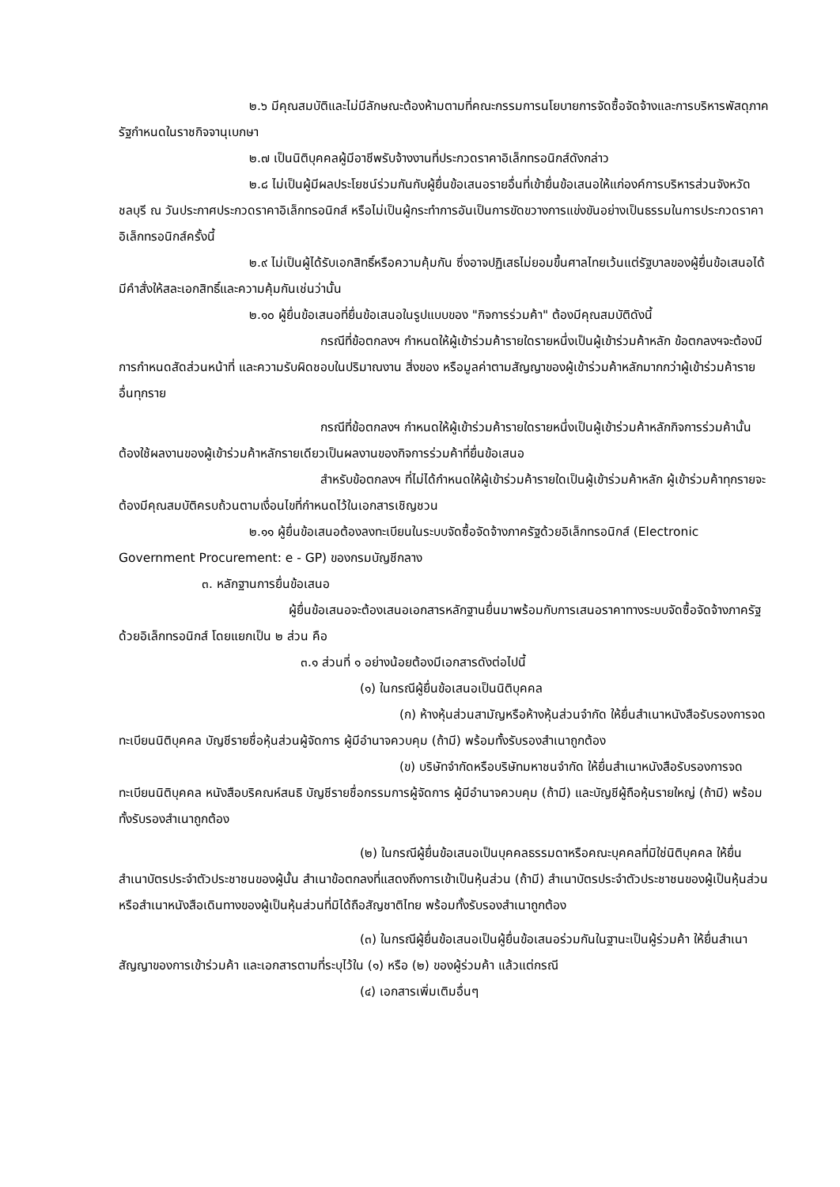๒.๖ มีคุณสมบัติและไม่มีลักษณะต้องห้ามตามที่คณะกรรมการนโยบายการจัดซื้อจัดจ้างและการบริหารพัสดุภาครัฐกำหนดในราชกิจจานุเบกษา
๒.๗ เป็นนิติบุคคลผู้มีอาชีพรับจ้างงานที่ประกวดราคาอิเล็กทรอนิกส์ดังกล่าว
๒.๘ ไม่เป็นผู้มีผลประโยชน์ร่วมกันกับผู้ยื่นข้อเสนอรายอื่นที่เข้ายื่นข้อเสนอให้แก่องค์การบริหารส่วนจังหวัดชลบุรี ณ วันประกาศประกวดราคาอิเล็กทรอนิกส์ หรือไม่เป็นผู้กระทำการอันเป็นการขัดขวางการแข่งขันอย่างเป็นธรรมในการประกวดราคาอิเล็กทรอนิกส์ครั้งนี้
๒.๙ ไม่เป็นผู้ได้รับเอกสิทธิ์หรือความคุ้มกัน ซึ่งอาจปฏิเสธไม่ยอมขึ้นศาลไทยเว้นแต่รัฐบาลของผู้ยื่นข้อเสนอได้มีคำสั่งให้สละเอกสิทธิ์และความคุ้มกันเช่นว่านั้น
๒.๑๐ ผู้ยื่นข้อเสนอที่ยื่นข้อเสนอในรูปแบบของ "กิจการร่วมค้า" ต้องมีคุณสมบัติดังนี้
กรณีที่ข้อตกลงฯ กำหนดให้ผู้เข้าร่วมค้ารายใดรายหนึ่งเป็นผู้เข้าร่วมค้าหลัก ข้อตกลงฯจะต้องมีการกำหนดสัดส่วนหน้าที่ และความรับผิดชอบในปริมาณงาน สิ่งของ หรือมูลค่าตามสัญญาของผู้เข้าร่วมค้าหลักมากกว่าผู้เข้าร่วมค้ารายอื่นทุกราย
กรณีที่ข้อตกลงฯ กำหนดให้ผู้เข้าร่วมค้ารายใดรายหนึ่งเป็นผู้เข้าร่วมค้าหลักกิจการร่วมค้านั้นต้องใช้ผลงานของผู้เข้าร่วมค้าหลักรายเดียวเป็นผลงานของกิจการร่วมค้าที่ยื่นข้อเสนอ
สำหรับข้อตกลงฯ ที่ไม่ได้กำหนดให้ผู้เข้าร่วมค้ารายใดเป็นผู้เข้าร่วมค้าหลัก ผู้เข้าร่วมค้าทุกรายจะต้องมีคุณสมบัติครบถ้วนตามเงื่อนไขที่กำหนดไว้ในเอกสารเชิญชวน
๒.๑๑ ผู้ยื่นข้อเสนอต้องลงทะเบียนในระบบจัดซื้อจัดจ้างภาครัฐด้วยอิเล็กทรอนิกส์ (Electronic Government Procurement: e - GP) ของกรมบัญชีกลาง
๓. หลักฐานการยื่นข้อเสนอ
ผู้ยื่นข้อเสนอจะต้องเสนอเอกสารหลักฐานยื่นมาพร้อมกับการเสนอราคาทางระบบจัดซื้อจัดจ้างภาครัฐด้วยอิเล็กทรอนิกส์ โดยแยกเป็น ๒ ส่วน คือ
๓.๑ ส่วนที่ ๑ อย่างน้อยต้องมีเอกสารดังต่อไปนี้
(๑) ในกรณีผู้ยื่นข้อเสนอเป็นนิติบุคคล
(ก) ห้างหุ้นส่วนสามัญหรือห้างหุ้นส่วนจำกัด ให้ยื่นสำเนาหนังสือรับรองการจดทะเบียนนิติบุคคล บัญชีรายชื่อหุ้นส่วนผู้จัดการ ผู้มีอำนาจควบคุม (ถ้ามี) พร้อมทั้งรับรองสำเนาถูกต้อง
(ข) บริษัทจำกัดหรือบริษัทมหาชนจำกัด ให้ยื่นสำเนาหนังสือรับรองการจดทะเบียนนิติบุคคล หนังสือบริคณห์สนธิ บัญชีรายชื่อกรรมการผู้จัดการ ผู้มีอำนาจควบคุม (ถ้ามี) และบัญชีผู้ถือหุ้นรายใหญ่ (ถ้ามี) พร้อมทั้งรับรองสำเนาถูกต้อง
(๒) ในกรณีผู้ยื่นข้อเสนอเป็นบุคคลธรรมดาหรือคณะบุคคลที่มิใช่นิติบุคคล ให้ยื่นสำเนาบัตรประจำตัวประชาชนของผู้นั้น สำเนาข้อตกลงที่แสดงถึงการเข้าเป็นหุ้นส่วน (ถ้ามี) สำเนาบัตรประจำตัวประชาชนของผู้เป็นหุ้นส่วน หรือสำเนาหนังสือเดินทางของผู้เป็นหุ้นส่วนที่มิได้ถือสัญชาติไทย พร้อมทั้งรับรองสำเนาถูกต้อง
(๓) ในกรณีผู้ยื่นข้อเสนอเป็นผู้ยื่นข้อเสนอร่วมกันในฐานะเป็นผู้ร่วมค้า ให้ยื่นสำเนาสัญญาของการเข้าร่วมค้า และเอกสารตามที่ระบุไว้ใน (๑) หรือ (๒) ของผู้ร่วมค้า แล้วแต่กรณี
(๔) เอกสารเพิ่มเติมอื่นๆ